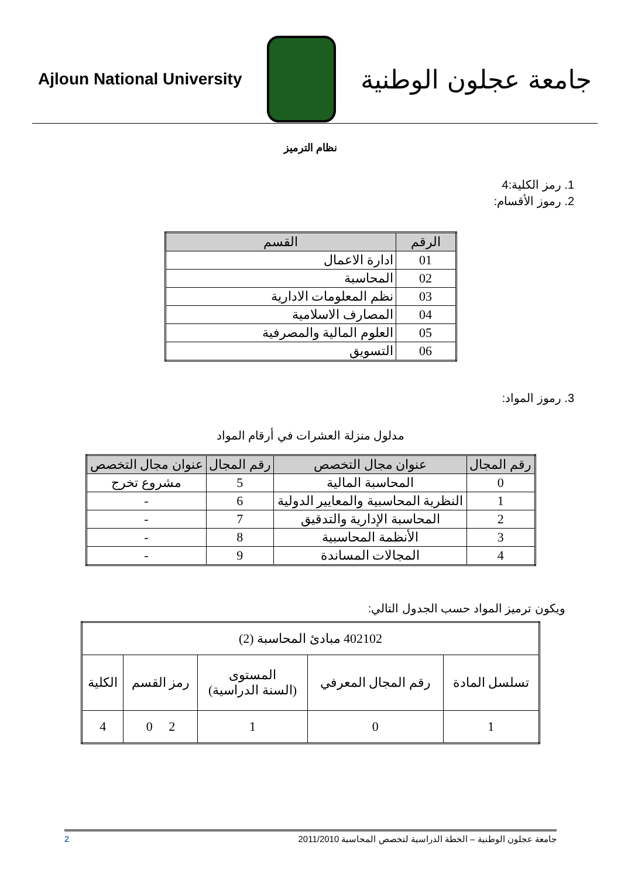جامعة عجلون الوطنية
Ajloun National University
نظام الترميز
1. رمز الكلية:4
2. رموز الأقسام:
| الرقم | القسم |
| --- | --- |
| 01 | ادارة الاعمال |
| 02 | المحاسبة |
| 03 | نظم المعلومات الادارية |
| 04 | المصارف الاسلامية |
| 05 | العلوم المالية والمصرفية |
| 06 | التسويق |
3. رموز المواد:
مدلول منزلة العشرات في أرقام المواد
| رقم المجال | عنوان مجال التخصص | رقم المجال | عنوان مجال التخصص |
| --- | --- | --- | --- |
| 0 | المحاسبة المالية | 5 | مشروع تخرج |
| 1 | النظرية المحاسبية والمعايير الدولية | 6 | - |
| 2 | المحاسبة الإدارية والتدقيق | 7 | - |
| 3 | الأنظمة المحاسبية | 8 | - |
| 4 | المجالات المساندة | 9 | - |
ويكون ترميز المواد حسب الجدول التالي:
| 402102 مبادئ المحاسبة (2) | | | | |
| تسلسل المادة | رقم المجال المعرفي | المستوى (السنة الدراسية) | رمز القسم | الكلية |
| 1 | 0 | 1 | 2 0 | 4 |
جامعة عجلون الوطنية – الخطة الدراسية لتخصص المحاسبة 2011/2010 2